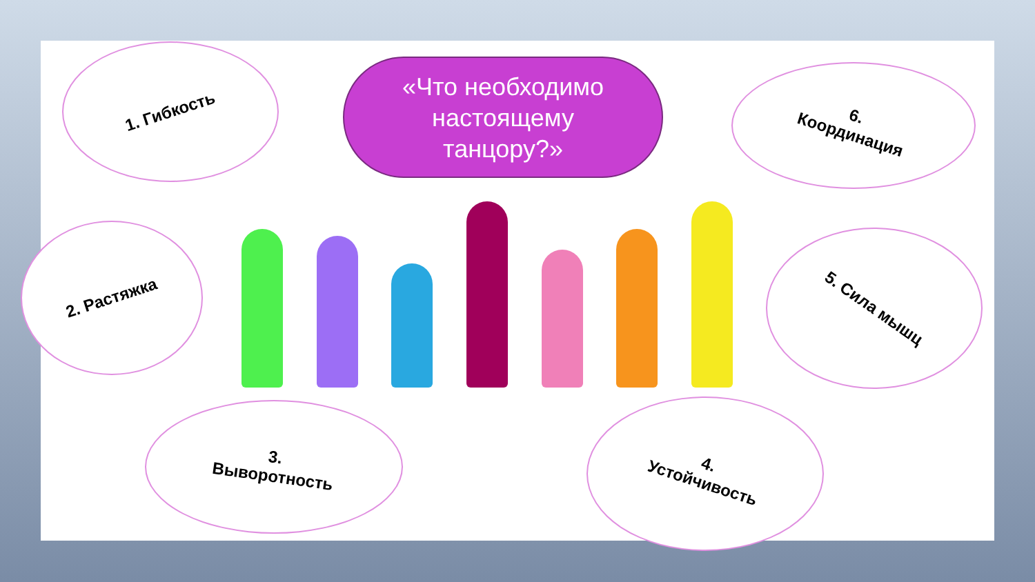«Что необходимо
настоящему
танцору?»
1. Гибкость
2. Растяжка
3.
Выворотность
4.
Устойчивость
5. Сила мышц
6.
Координация